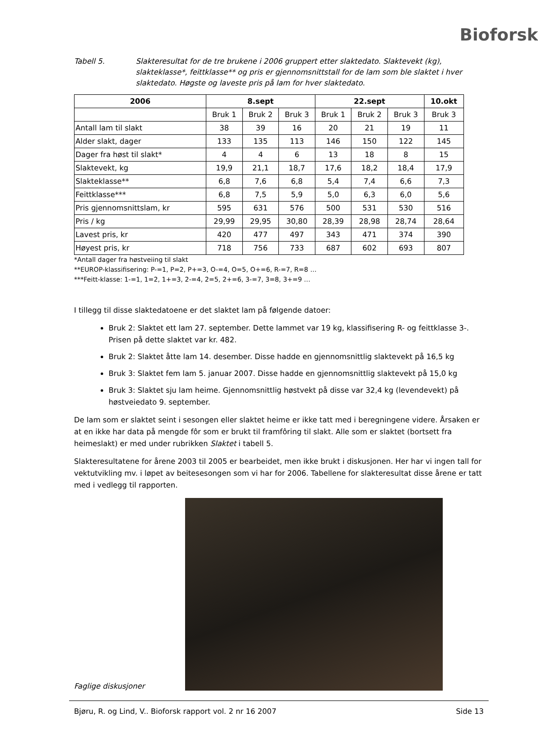Bioforsk
Tabell 5. Slakteresultat for de tre brukene i 2006 gruppert etter slaktedato. Slaktevekt (kg), slakteklasse*, feittklasse** og pris er gjennomsnittstall for de lam som ble slaktet i hver slaktedato. Høgste og laveste pris på lam for hver slaktedato.
| 2006 | 8.sept | | | 22.sept | | | 10.okt |
| --- | --- | --- | --- | --- | --- | --- | --- |
| | Bruk 1 | Bruk 2 | Bruk 3 | Bruk 1 | Bruk 2 | Bruk 3 | Bruk 3 |
| Antall lam til slakt | 38 | 39 | 16 | 20 | 21 | 19 | 11 |
| Alder slakt, dager | 133 | 135 | 113 | 146 | 150 | 122 | 145 |
| Dager fra høst til slakt* | 4 | 4 | 6 | 13 | 18 | 8 | 15 |
| Slaktevekt, kg | 19,9 | 21,1 | 18,7 | 17,6 | 18,2 | 18,4 | 17,9 |
| Slakteklasse** | 6,8 | 7,6 | 6,8 | 5,4 | 7,4 | 6,6 | 7,3 |
| Feittklasse*** | 6,8 | 7,5 | 5,9 | 5,0 | 6,3 | 6,0 | 5,6 |
| Pris gjennomsnittslam, kr | 595 | 631 | 576 | 500 | 531 | 530 | 516 |
| Pris / kg | 29,99 | 29,95 | 30,80 | 28,39 | 28,98 | 28,74 | 28,64 |
| Lavest pris, kr | 420 | 477 | 497 | 343 | 471 | 374 | 390 |
| Høyest pris, kr | 718 | 756 | 733 | 687 | 602 | 693 | 807 |
*Antall dager fra høstveiing til slakt
**EUROP-klassifisering: P-=1, P=2, P+=3, O-=4, O=5, O+=6, R-=7, R=8 …
***Feitt-klasse: 1-=1, 1=2, 1+=3, 2-=4, 2=5, 2+=6, 3-=7, 3=8, 3+=9 …
I tillegg til disse slaktedatoene er det slaktet lam på følgende datoer:
Bruk 2: Slaktet ett lam 27. september. Dette lammet var 19 kg, klassifisering R- og feittklasse 3-. Prisen på dette slaktet var kr. 482.
Bruk 2: Slaktet åtte lam 14. desember. Disse hadde en gjennomsnittlig slaktevekt på 16,5 kg
Bruk 3: Slaktet fem lam 5. januar 2007. Disse hadde en gjennomsnittlig slaktevekt på 15,0 kg
Bruk 3: Slaktet sju lam heime. Gjennomsnittlig høstvekt på disse var 32,4 kg (levendevekt) på høstveiedato 9. september.
De lam som er slaktet seint i sesongen eller slaktet heime er ikke tatt med i beregningene videre. Årsaken er at en ikke har data på mengde fôr som er brukt til framfôring til slakt. Alle som er slaktet (bortsett fra heimeslakt) er med under rubrikken Slaktet i tabell 5.
Slakteresultatene for årene 2003 til 2005 er bearbeidet, men ikke brukt i diskusjonen. Her har vi ingen tall for vektutvikling mv. i løpet av beitesesongen som vi har for 2006. Tabellene for slakteresultat disse årene er tatt med i vedlegg til rapporten.
Faglige diskusjoner
Bjøru, R. og Lind, V.. Bioforsk rapport vol. 2 nr 16 2007 Side 13